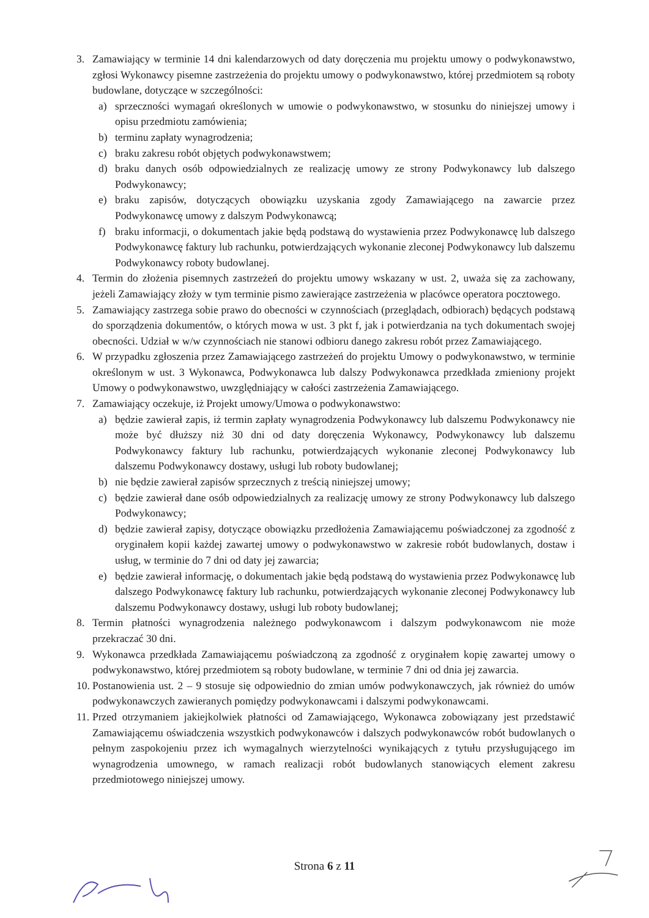3. Zamawiający w terminie 14 dni kalendarzowych od daty doręczenia mu projektu umowy o podwykonawstwo, zgłosi Wykonawcy pisemne zastrzeżenia do projektu umowy o podwykonawstwo, której przedmiotem są roboty budowlane, dotyczące w szczególności:
a) sprzeczności wymagań określonych w umowie o podwykonawstwo, w stosunku do niniejszej umowy i opisu przedmiotu zamówienia;
b) terminu zapłaty wynagrodzenia;
c) braku zakresu robót objętych podwykonawstwem;
d) braku danych osób odpowiedzialnych ze realizację umowy ze strony Podwykonawcy lub dalszego Podwykonawcy;
e) braku zapisów, dotyczących obowiązku uzyskania zgody Zamawiającego na zawarcie przez Podwykonawcę umowy z dalszym Podwykonawcą;
f) braku informacji, o dokumentach jakie będą podstawą do wystawienia przez Podwykonawcę lub dalszego Podwykonawcę faktury lub rachunku, potwierdzających wykonanie zleconej Podwykonawcy lub dalszemu Podwykonawcy roboty budowlanej.
4. Termin do złożenia pisemnych zastrzeżeń do projektu umowy wskazany w ust. 2, uważa się za zachowany, jeżeli Zamawiający złoży w tym terminie pismo zawierające zastrzeżenia w placówce operatora pocztowego.
5. Zamawiający zastrzega sobie prawo do obecności w czynnościach (przeglądach, odbiorach) będących podstawą do sporządzenia dokumentów, o których mowa w ust. 3 pkt f, jak i potwierdzania na tych dokumentach swojej obecności. Udział w w/w czynnościach nie stanowi odbioru danego zakresu robót przez Zamawiającego.
6. W przypadku zgłoszenia przez Zamawiającego zastrzeżeń do projektu Umowy o podwykonawstwo, w terminie określonym w ust. 3 Wykonawca, Podwykonawca lub dalszy Podwykonawca przedkłada zmieniony projekt Umowy o podwykonawstwo, uwzględniający w całości zastrzeżenia Zamawiającego.
7. Zamawiający oczekuje, iż Projekt umowy/Umowa o podwykonawstwo:
a) będzie zawierał zapis, iż termin zapłaty wynagrodzenia Podwykonawcy lub dalszemu Podwykonawcy nie może być dłuższy niż 30 dni od daty doręczenia Wykonawcy, Podwykonawcy lub dalszemu Podwykonawcy faktury lub rachunku, potwierdzających wykonanie zleconej Podwykonawcy lub dalszemu Podwykonawcy dostawy, usługi lub roboty budowlanej;
b) nie będzie zawierał zapisów sprzecznych z treścią niniejszej umowy;
c) będzie zawierał dane osób odpowiedzialnych za realizację umowy ze strony Podwykonawcy lub dalszego Podwykonawcy;
d) będzie zawierał zapisy, dotyczące obowiązku przedłożenia Zamawiającemu poświadczonej za zgodność z oryginałem kopii każdej zawartej umowy o podwykonawstwo w zakresie robót budowlanych, dostaw i usług, w terminie do 7 dni od daty jej zawarcia;
e) będzie zawierał informację, o dokumentach jakie będą podstawą do wystawienia przez Podwykonawcę lub dalszego Podwykonawcę faktury lub rachunku, potwierdzających wykonanie zleconej Podwykonawcy lub dalszemu Podwykonawcy dostawy, usługi lub roboty budowlanej;
8. Termin płatności wynagrodzenia należnego podwykonawcom i dalszym podwykonawcom nie może przekraczać 30 dni.
9. Wykonawca przedkłada Zamawiającemu poświadczoną za zgodność z oryginałem kopię zawartej umowy o podwykonawstwo, której przedmiotem są roboty budowlane, w terminie 7 dni od dnia jej zawarcia.
10. Postanowienia ust. 2 – 9 stosuje się odpowiednio do zmian umów podwykonawczych, jak również do umów podwykonawczych zawieranych pomiędzy podwykonawcami i dalszymi podwykonawcami.
11. Przed otrzymaniem jakiejkolwiek płatności od Zamawiającego, Wykonawca zobowiązany jest przedstawić Zamawiającemu oświadczenia wszystkich podwykonawców i dalszych podwykonawców robót budowlanych o pełnym zaspokojeniu przez ich wymagalnych wierzytelności wynikających z tytułu przysługującego im wynagrodzenia umownego, w ramach realizacji robót budowlanych stanowiących element zakresu przedmiotowego niniejszej umowy.
Strona 6 z 11